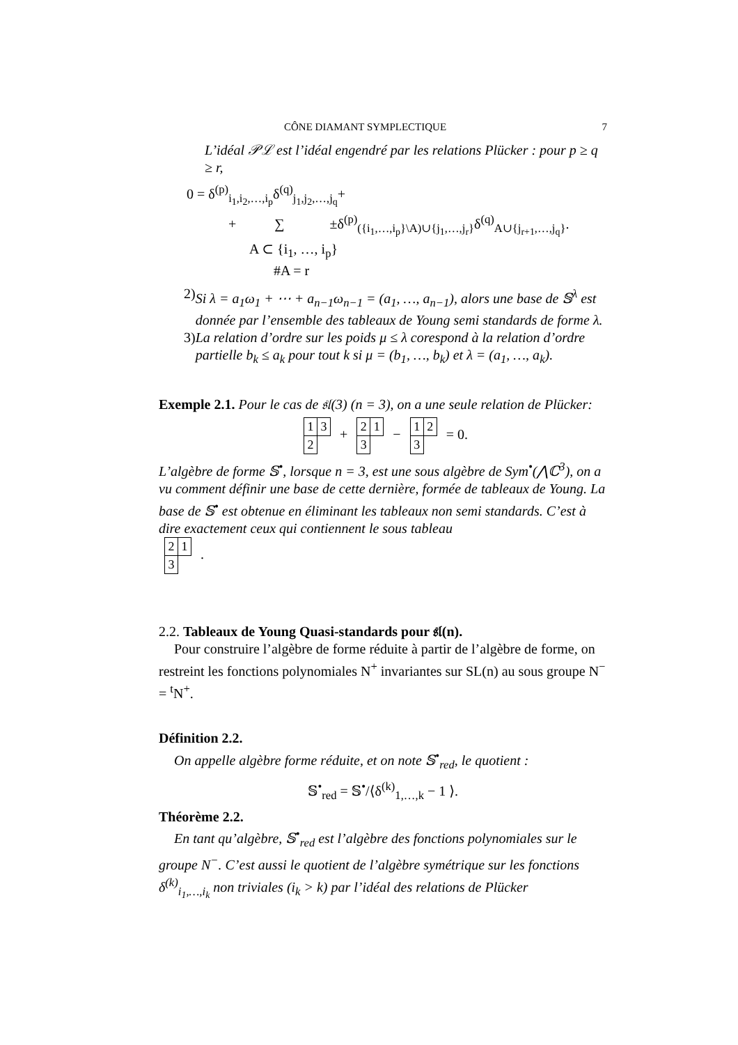CÔNE DIAMANT SYMPLECTIQUE 7
L’idéal 𝒫ℒ est l’idéal engendré par les relations Plücker : pour p ≥ q ≥ r,
0 = δ<sup>(p)</sup><sub>i<sub>1</sub>,i<sub>2</sub>,…,i<sub>p</sub></sub>δ<sup>(q)</sup><sub>j<sub>1</sub>,j<sub>2</sub>,…,j<sub>q</sub></sub>+
+ ∑ ±δ<sup>(p)</sup><sub>({i<sub>1</sub>,…,i<sub>p</sub>}\A)∪{j<sub>1</sub>,…,j<sub>r</sub>}</sub>δ<sup>(q)</sup><sub>A∪{j<sub>r+1</sub>,…,j<sub>q</sub>}</sub>.
A ⊂ {i<sub>1</sub>, …, i<sub>p</sub>}
#A = r
2) Si λ = a<sub>1</sub>ω<sub>1</sub> + ⋯ + a<sub>n−1</sub>ω<sub>n−1</sub> = (a<sub>1</sub>, …, a<sub>n−1</sub>), alors une base de 𝕊<sup>λ</sup> est donnée par l’ensemble des tableaux de Young semi standards de forme λ.
3) La relation d’ordre sur les poids μ ≤ λ corespond à la relation d’ordre partielle b<sub>k</sub> ≤ a<sub>k</sub> pour tout k si μ = (b<sub>1</sub>, …, b<sub>k</sub>) et λ = (a<sub>1</sub>, …, a<sub>k</sub>).
Exemple 2.1. Pour le cas de 𝔰𝔩(3) (n = 3), on a une seule relation de Plücker:
| 1 | 3 |
| 2 | |
+
| 2 | 1 |
| 3 | |
−
| 1 | 2 |
| 3 | |
= 0.
L’algèbre de forme 𝕊<sup>•</sup>, lorsque n = 3, est une sous algèbre de Sym<sup>•</sup>(⋀ℂ<sup>3</sup>), on a vu comment définir une base de cette dernière, formée de tableaux de Young. La base de 𝕊<sup>•</sup> est obtenue en éliminant les tableaux non semi standards. C’est à dire exactement ceux qui contiennent le sous tableau
| 2 | 1 |
| 3 | |
.
2.2. Tableaux de Young Quasi-standards pour 𝔰𝔩(n).
Pour construire l’algèbre de forme réduite à partir de l’algèbre de forme, on restreint les fonctions polynomiales N<sup>+</sup> invariantes sur SL(n) au sous groupe N<sup>−</sup> = <sup>t</sup>N<sup>+</sup>.
Définition 2.2.
On appelle algèbre forme réduite, et on note 𝕊<sup>•</sup><sub>red</sub>, le quotient :
𝕊<sup>•</sup><sub>red</sub> = 𝕊<sup>•</sup>/⟨δ<sup>(k)</sup><sub>1,…,k</sub> − 1 ⟩.
Théorème 2.2.
En tant qu’algèbre, 𝕊<sup>•</sup><sub>red</sub> est l’algèbre des fonctions polynomiales sur le groupe N<sup>−</sup>. C’est aussi le quotient de l’algèbre symétrique sur les fonctions δ<sup>(k)</sup><sub>i<sub>1</sub>,…,i<sub>k</sub></sub> non triviales (i<sub>k</sub> > k) par l’idéal des relations de Plücker